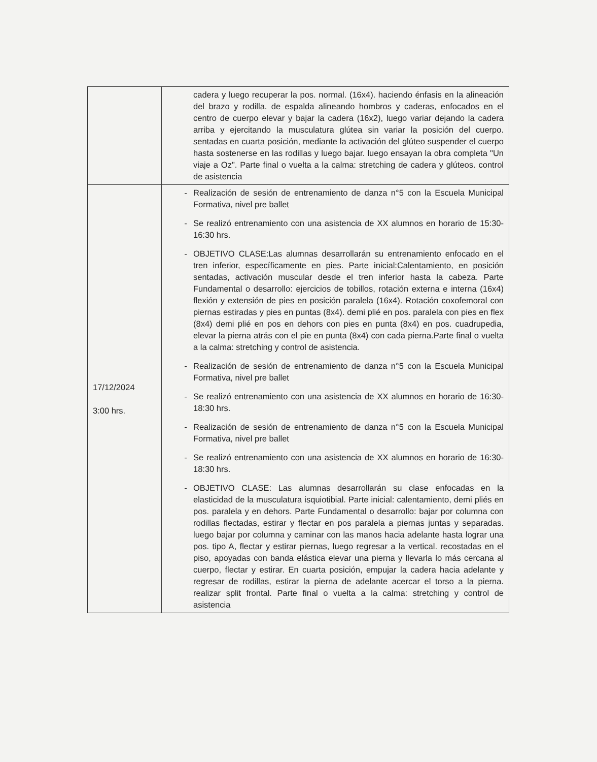| | cadera y luego recuperar la pos. normal. (16x4). haciendo énfasis en la alineación del brazo y rodilla. de espalda alineando hombros y caderas, enfocados en el centro de cuerpo elevar y bajar la cadera (16x2), luego variar dejando la cadera arriba y ejercitando la musculatura glútea sin variar la posición del cuerpo. sentadas en cuarta posición, mediante la activación del glúteo suspender el cuerpo hasta sostenerse en las rodillas y luego bajar. luego ensayan la obra completa "Un viaje a Oz". Parte final o vuelta a la calma: stretching de cadera y glúteos. control de asistencia |
| 17/12/2024 3:00 hrs. | - Realización de sesión de entrenamiento de danza n°5 con la Escuela Municipal Formativa, nivel pre ballet - Se realizó entrenamiento con una asistencia de XX alumnos en horario de 15:30-16:30 hrs. - OBJETIVO CLASE:Las alumnas desarrollarán su entrenamiento enfocado en el tren inferior, específicamente en pies. Parte inicial:Calentamiento, en posición sentadas, activación muscular desde el tren inferior hasta la cabeza. Parte Fundamental o desarrollo: ejercicios de tobillos, rotación externa e interna (16x4) flexión y extensión de pies en posición paralela (16x4). Rotación coxofemoral con piernas estiradas y pies en puntas (8x4). demi plié en pos. paralela con pies en flex (8x4) demi plié en pos en dehors con pies en punta (8x4) en pos. cuadrupedia, elevar la pierna atrás con el pie en punta (8x4) con cada pierna.Parte final o vuelta a la calma: stretching y control de asistencia. - Realización de sesión de entrenamiento de danza n°5 con la Escuela Municipal Formativa, nivel pre ballet - Se realizó entrenamiento con una asistencia de XX alumnos en horario de 16:30-18:30 hrs. - Realización de sesión de entrenamiento de danza n°5 con la Escuela Municipal Formativa, nivel pre ballet - Se realizó entrenamiento con una asistencia de XX alumnos en horario de 16:30-18:30 hrs. - OBJETIVO CLASE: Las alumnas desarrollarán su clase enfocadas en la elasticidad de la musculatura isquiotibial. Parte inicial: calentamiento, demi pliés en pos. paralela y en dehors. Parte Fundamental o desarrollo: bajar por columna con rodillas flectadas, estirar y flectar en pos paralela a piernas juntas y separadas. luego bajar por columna y caminar con las manos hacia adelante hasta lograr una pos. tipo A, flectar y estirar piernas, luego regresar a la vertical. recostadas en el piso, apoyadas con banda elástica elevar una pierna y llevarla lo más cercana al cuerpo, flectar y estirar. En cuarta posición, empujar la cadera hacia adelante y regresar de rodillas, estirar la pierna de adelante acercar el torso a la pierna. realizar split frontal. Parte final o vuelta a la calma: stretching y control de asistencia |